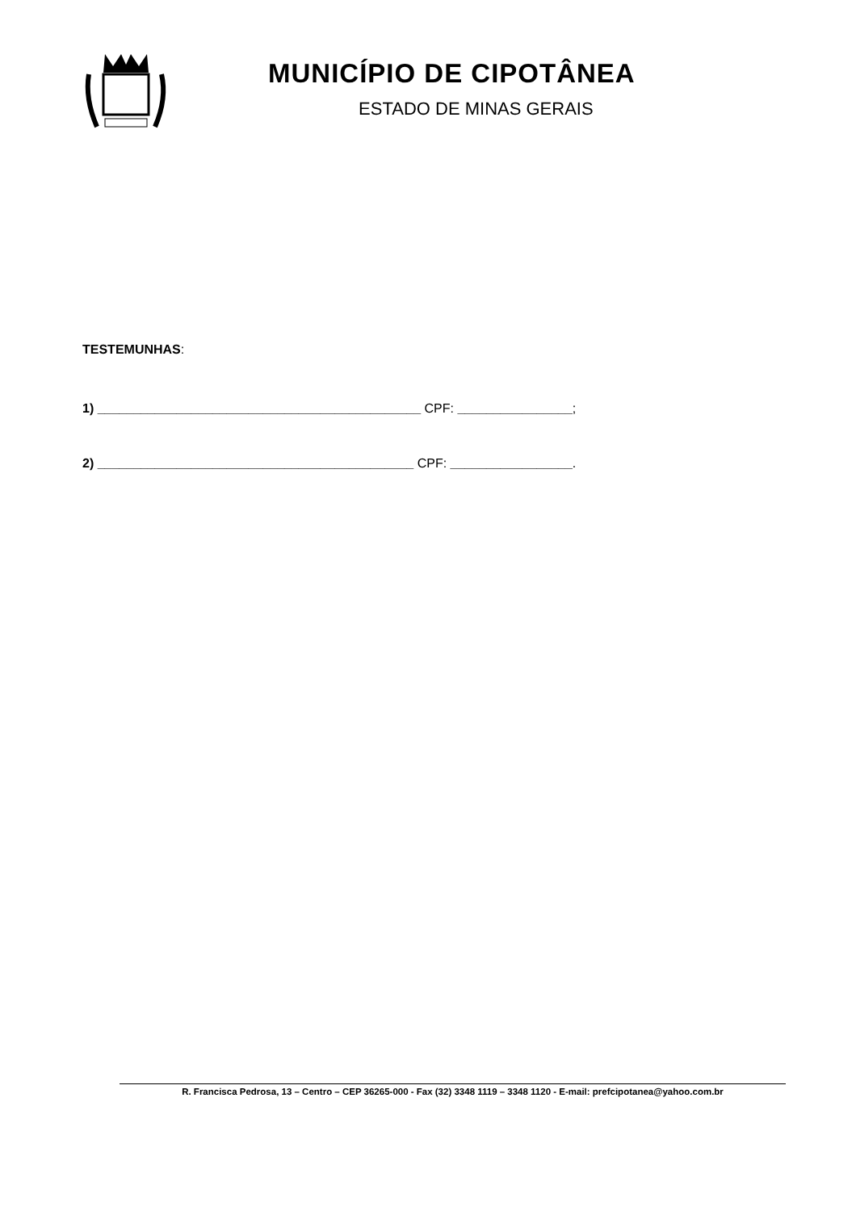MUNICÍPIO DE CIPOTÂNEA
ESTADO DE MINAS GERAIS
TESTEMUNHAS:
1) _____________________________________________ CPF: ________________;
2) ____________________________________________ CPF: _________________.
R. Francisca Pedrosa, 13 – Centro – CEP 36265-000 - Fax (32) 3348 1119 – 3348 1120 - E-mail: prefcipotanea@yahoo.com.br